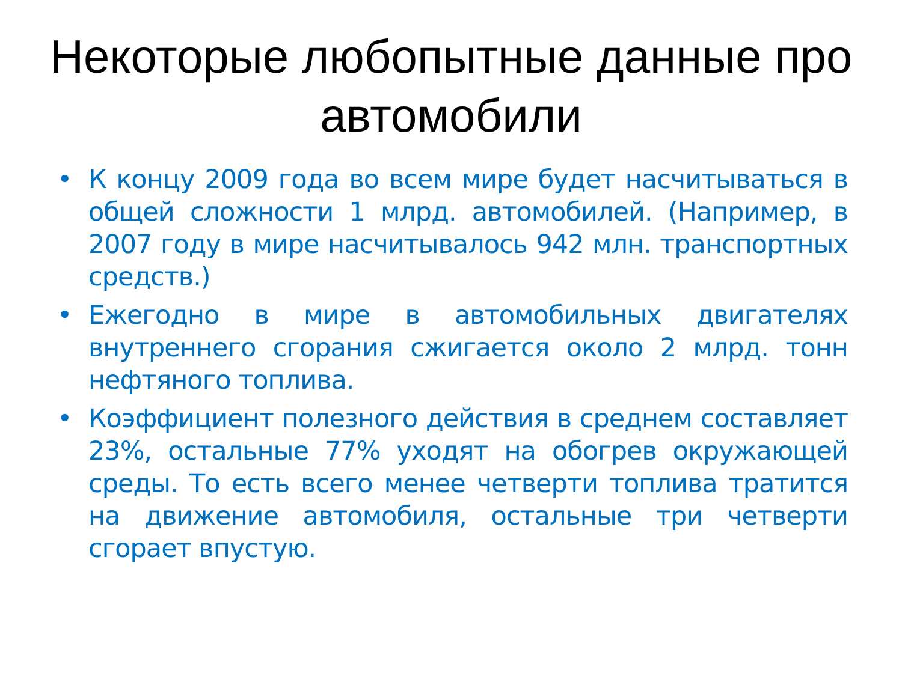Некоторые любопытные данные про автомобили
• К концу 2009 года во всем мире будет насчитываться в общей сложности 1 млрд. автомобилей. (Например, в 2007 году в мире насчитывалось 942 млн. транспортных средств.)
• Ежегодно в мире в автомобильных двигателях внутреннего сгорания сжигается около 2 млрд. тонн нефтяного топлива.
• Коэффициент полезного действия в среднем составляет 23%, остальные 77% уходят на обогрев окружающей среды. То есть всего менее четверти топлива тратится на движение автомобиля, остальные три четверти сгорает впустую.